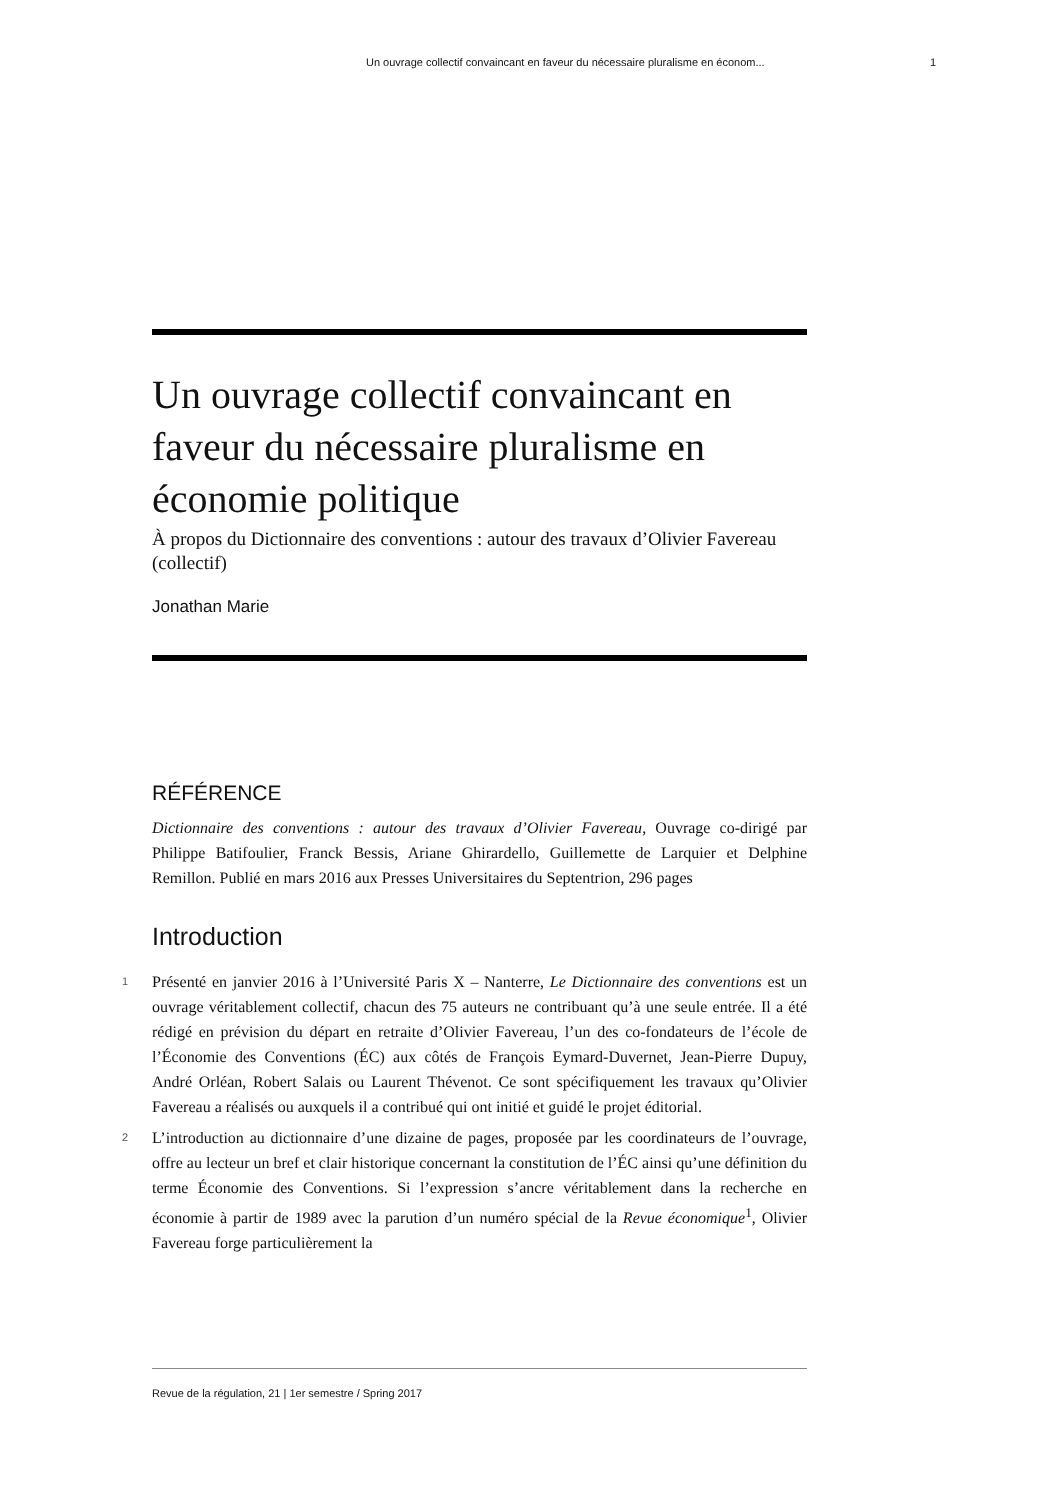Un ouvrage collectif convaincant en faveur du nécessaire pluralisme en économ... 1
Un ouvrage collectif convaincant en faveur du nécessaire pluralisme en économie politique
À propos du Dictionnaire des conventions : autour des travaux d’Olivier Favereau (collectif)
Jonathan Marie
RÉFÉRENCE
Dictionnaire des conventions : autour des travaux d’Olivier Favereau, Ouvrage co-dirigé par Philippe Batifoulier, Franck Bessis, Ariane Ghirardello, Guillemette de Larquier et Delphine Remillon. Publié en mars 2016 aux Presses Universitaires du Septentrion, 296 pages
Introduction
1 Présenté en janvier 2016 à l’Université Paris X – Nanterre, Le Dictionnaire des conventions est un ouvrage véritablement collectif, chacun des 75 auteurs ne contribuant qu’à une seule entrée. Il a été rédigé en prévision du départ en retraite d’Olivier Favereau, l’un des co-fondateurs de l’école de l’Économie des Conventions (ÉC) aux côtés de François Eymard-Duvernet, Jean-Pierre Dupuy, André Orléan, Robert Salais ou Laurent Thévenot. Ce sont spécifiquement les travaux qu’Olivier Favereau a réalisés ou auxquels il a contribué qui ont initié et guidé le projet éditorial.
2 L’introduction au dictionnaire d’une dizaine de pages, proposée par les coordinateurs de l’ouvrage, offre au lecteur un bref et clair historique concernant la constitution de l’ÉC ainsi qu’une définition du terme Économie des Conventions. Si l’expression s’ancre véritablement dans la recherche en économie à partir de 1989 avec la parution d’un numéro spécial de la Revue économique<sup>1</sup>, Olivier Favereau forge particulièrement la
Revue de la régulation, 21 | 1er semestre / Spring 2017